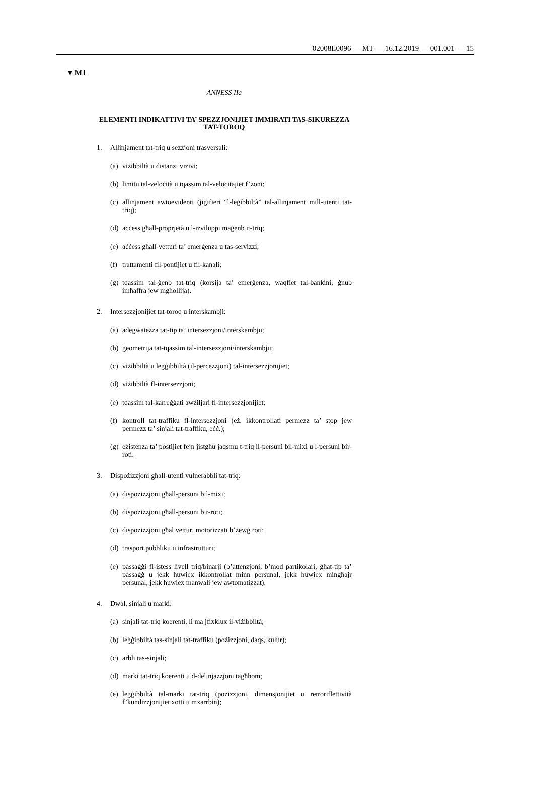02008L0096 — MT — 16.12.2019 — 001.001 — 15
▼M1
ANNESS IIa
ELEMENTI INDIKATTIVI TA’ SPEZZJONIJIET IMMIRATI TAS-SIKUREZZA TAT-TOROQ
1. Allinjament tat-triq u sezzjoni trasversali:
(a)
viżibbiltà u distanzi viżivi;
(b)
limitu tal-veloċità u tqassim tal-veloċitajiet f’żoni;
(c)
allinjament awtoevidenti (jiġifieri “l-leġibbiltà” tal-allinjament mill-utenti tat-triq);
(d)
aċċess għall-proprjetà u l-iżviluppi maġenb it-triq;
(e)
aċċess għall-vetturi ta’ emerġenza u tas-servizzi;
(f)
trattamenti fil-pontijiet u fil-kanali;
(g)
tqassim tal-ġenb tat-triq (korsija ta’ emerġenza, waqfiet tal-bankini, ġnub imħaffra jew mgħollija).
2. Intersezzjonijiet tat-toroq u interskambji:
(a)
adegwatezza tat-tip ta’ intersezzjoni/interskambju;
(b)
ġeometrija tat-tqassim tal-intersezzjoni/interskambju;
(c)
viżibbiltà u leġġibbiltà (il-perċezzjoni) tal-intersezzjonijiet;
(d)
viżibbiltà fl-intersezzjoni;
(e)
tqassim tal-karreġġati awżiljari fl-intersezzjonijiet;
(f)
kontroll tat-traffiku fl-intersezzjoni (eż. ikkontrollati permezz ta’ stop jew permezz ta’ sinjali tat-traffiku, eċċ.);
(g)
eżistenza ta’ postijiet fejn jistgħu jaqsmu t-triq il-persuni bil-mixi u l-persuni bir-roti.
3. Dispożizzjoni għall-utenti vulnerabbli tat-triq:
(a)
dispożizzjoni għall-persuni bil-mixi;
(b)
dispożizzjoni għall-persuni bir-roti;
(c)
dispożizzjoni għal vetturi motorizzati b’żewġ roti;
(d)
trasport pubbliku u infrastrutturi;
(e)
passaġġi fl-istess livell triq/binarji (b’attenzjoni, b’mod partikolari, għat-tip ta’ passaġġ u jekk huwiex ikkontrollat minn persunal, jekk huwiex mingħajr persunal, jekk huwiex manwali jew awtomatizzat).
4. Dwal, sinjali u marki:
(a)
sinjali tat-triq koerenti, li ma jfixklux il-viżibbiltà;
(b)
leġġibbiltà tas-sinjali tat-traffiku (pożizzjoni, daqs, kulur);
(c)
arbli tas-sinjali;
(d)
marki tat-triq koerenti u d-delinjazzjoni tagħhom;
(e)
leġġibbiltà tal-marki tat-triq (pożizzjoni, dimensjonijiet u retroriflettività f’kundizzjonijiet xotti u mxarrbin);